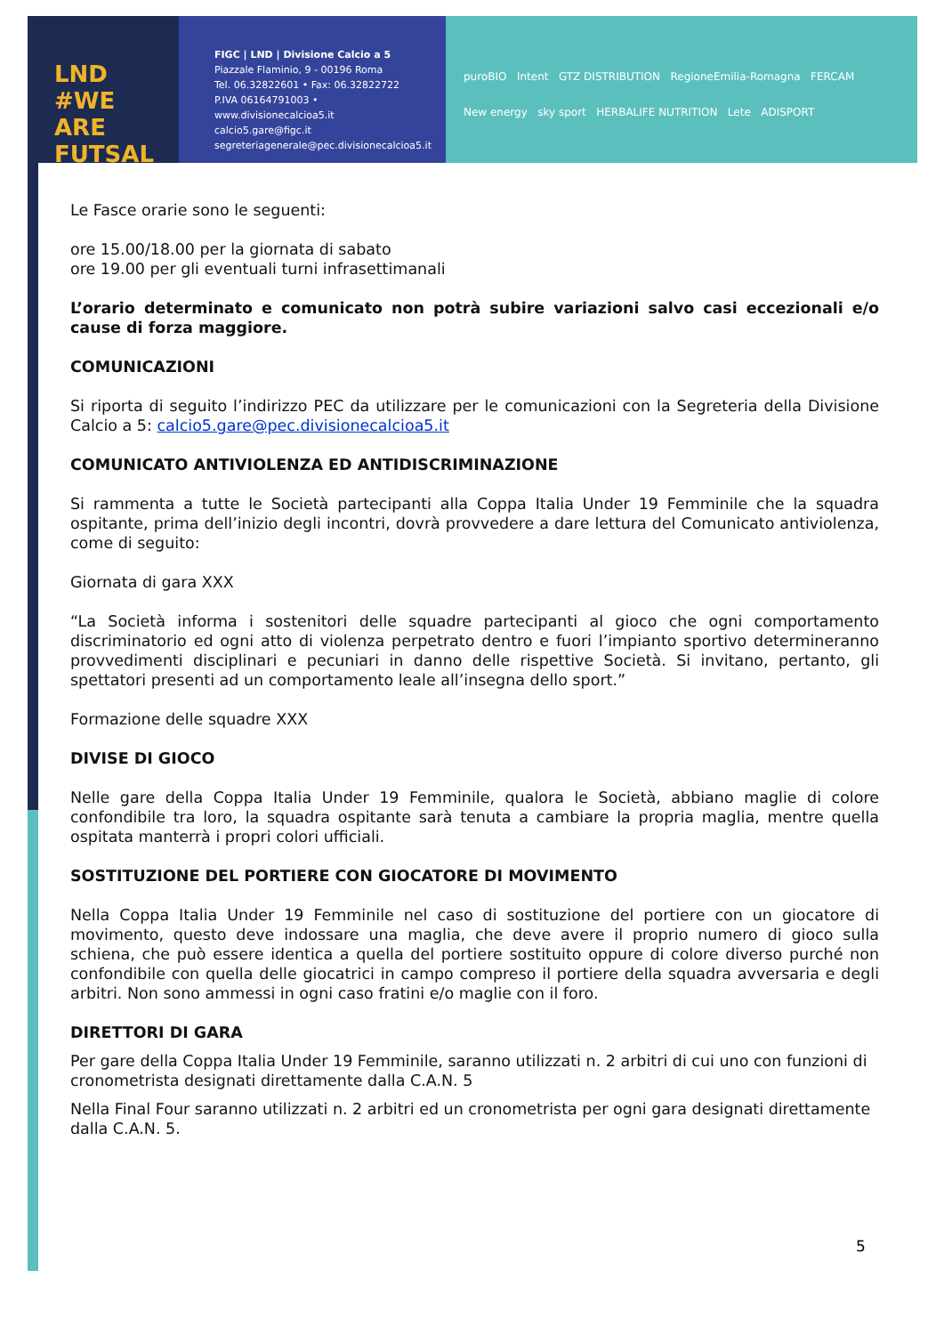LND #WE ARE FUTSAL
FIGC | LND | Divisione Calcio a 5
Piazzale Flaminio, 9 - 00196 Roma
Tel. 06.32822601 • Fax: 06.32822722
P.IVA 06164791003 • www.divisionecalcioa5.it
calcio5.gare@figc.it
segreteriagenerale@pec.divisionecalcioa5.it
puroBIO Intent GTZ DISTRIBUTION RegioneEmilia-Romagna FERCAM
New energy sky sport HERBALIFE NUTRITION Lete ADISPORT
Le Fasce orarie sono le seguenti:
ore 15.00/18.00 per la giornata di sabato
ore 19.00 per gli eventuali turni infrasettimanali
L’orario determinato e comunicato non potrà subire variazioni salvo casi eccezionali e/o cause di forza maggiore.
COMUNICAZIONI
Si riporta di seguito l’indirizzo PEC da utilizzare per le comunicazioni con la Segreteria della Divisione Calcio a 5: calcio5.gare@pec.divisionecalcioa5.it
COMUNICATO ANTIVIOLENZA ED ANTIDISCRIMINAZIONE
Si rammenta a tutte le Società partecipanti alla Coppa Italia Under 19 Femminile che la squadra ospitante, prima dell’inizio degli incontri, dovrà provvedere a dare lettura del Comunicato antiviolenza, come di seguito:
Giornata di gara XXX
“La Società informa i sostenitori delle squadre partecipanti al gioco che ogni comportamento discriminatorio ed ogni atto di violenza perpetrato dentro e fuori l’impianto sportivo determineranno provvedimenti disciplinari e pecuniari in danno delle rispettive Società. Si invitano, pertanto, gli spettatori presenti ad un comportamento leale all’insegna dello sport.”
Formazione delle squadre XXX
DIVISE DI GIOCO
Nelle gare della Coppa Italia Under 19 Femminile, qualora le Società, abbiano maglie di colore confondibile tra loro, la squadra ospitante sarà tenuta a cambiare la propria maglia, mentre quella ospitata manterrà i propri colori ufficiali.
SOSTITUZIONE DEL PORTIERE CON GIOCATORE DI MOVIMENTO
Nella Coppa Italia Under 19 Femminile nel caso di sostituzione del portiere con un giocatore di movimento, questo deve indossare una maglia, che deve avere il proprio numero di gioco sulla schiena, che può essere identica a quella del portiere sostituito oppure di colore diverso purché non confondibile con quella delle giocatrici in campo compreso il portiere della squadra avversaria e degli arbitri. Non sono ammessi in ogni caso fratini e/o maglie con il foro.
DIRETTORI DI GARA
Per gare della Coppa Italia Under 19 Femminile, saranno utilizzati n. 2 arbitri di cui uno con funzioni di cronometrista designati direttamente dalla C.A.N. 5
Nella Final Four saranno utilizzati n. 2 arbitri ed un cronometrista per ogni gara designati direttamente dalla C.A.N. 5.
5